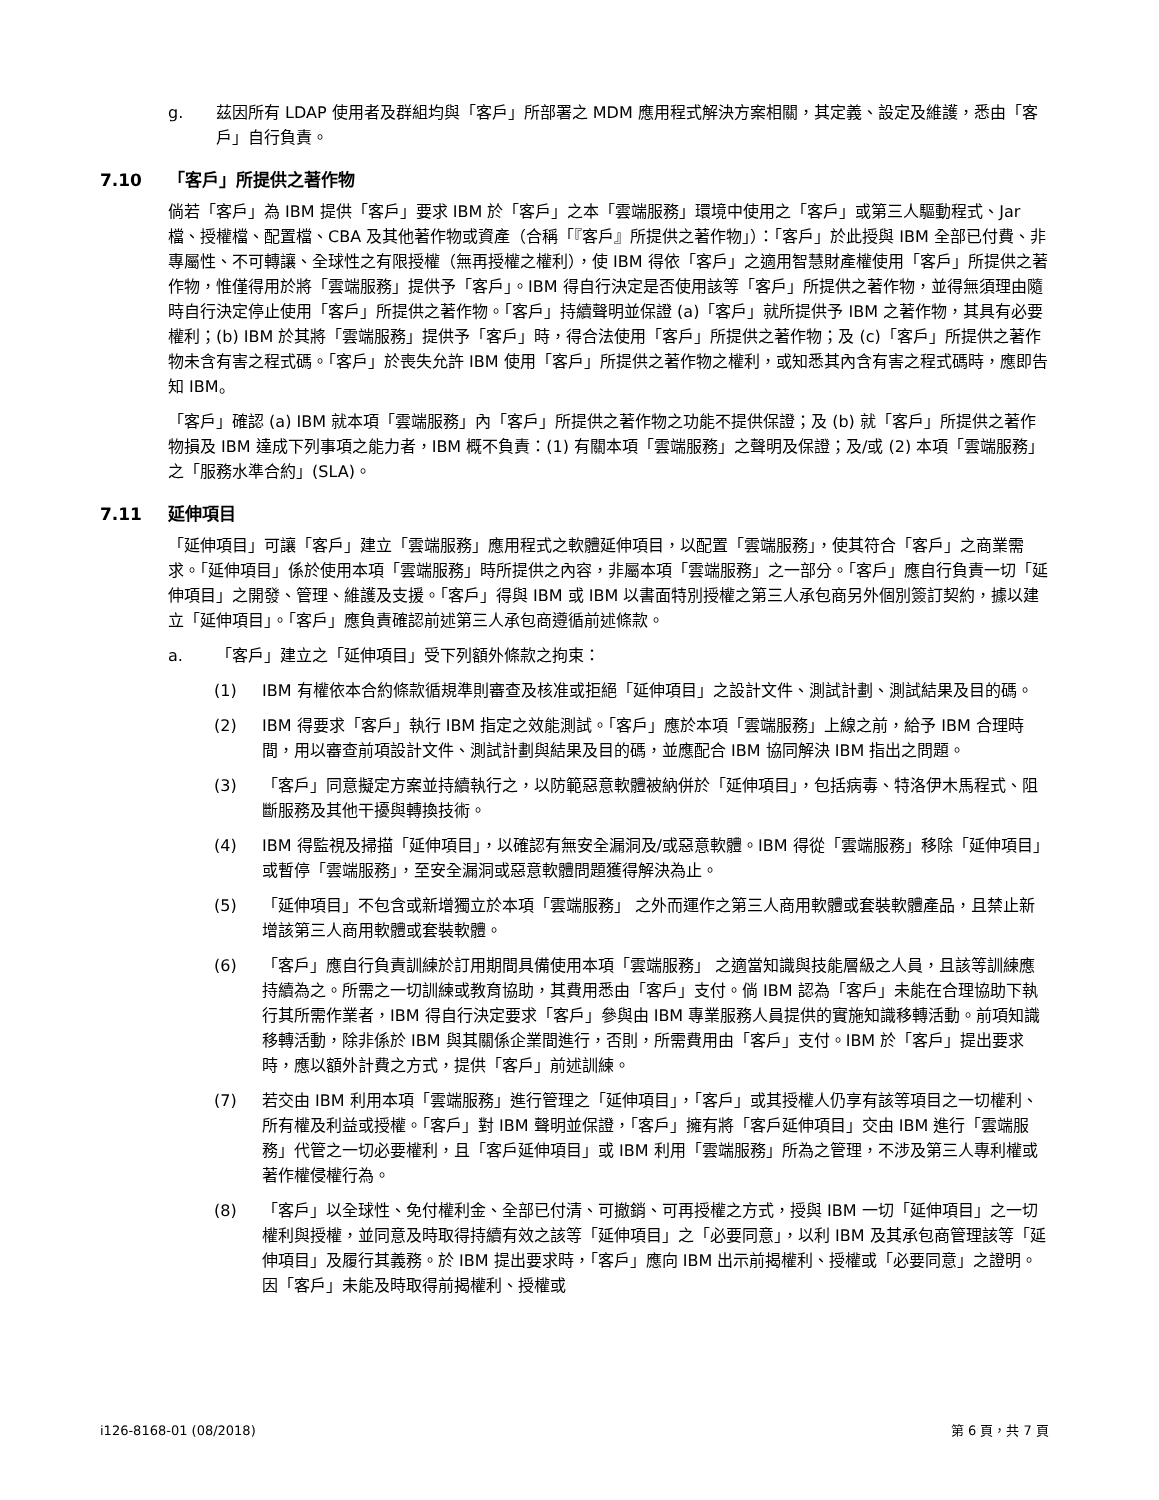g. 茲因所有 LDAP 使用者及群組均與「客戶」所部署之 MDM 應用程式解決方案相關，其定義、設定及維護，悉由「客戶」自行負責。
7.10 「客戶」所提供之著作物
倘若「客戶」為 IBM 提供「客戶」要求 IBM 於「客戶」之本「雲端服務」環境中使用之「客戶」或第三人驅動程式、Jar 檔、授權檔、配置檔、CBA 及其他著作物或資產（合稱「『客戶』所提供之著作物」）：「客戶」於此授與 IBM 全部已付費、非專屬性、不可轉讓、全球性之有限授權（無再授權之權利），使 IBM 得依「客戶」之適用智慧財產權使用「客戶」所提供之著作物，惟僅得用於將「雲端服務」提供予「客戶」。IBM 得自行決定是否使用該等「客戶」所提供之著作物，並得無須理由隨時自行決定停止使用「客戶」所提供之著作物。「客戶」持續聲明並保證 (a)「客戶」就所提供予 IBM 之著作物，其具有必要權利；(b) IBM 於其將「雲端服務」提供予「客戶」時，得合法使用「客戶」所提供之著作物；及 (c)「客戶」所提供之著作物未含有害之程式碼。「客戶」於喪失允許 IBM 使用「客戶」所提供之著作物之權利，或知悉其內含有害之程式碼時，應即告知 IBM。
「客戶」確認 (a) IBM 就本項「雲端服務」內「客戶」所提供之著作物之功能不提供保證；及 (b) 就「客戶」所提供之著作物損及 IBM 達成下列事項之能力者，IBM 概不負責：(1) 有關本項「雲端服務」之聲明及保證；及/或 (2) 本項「雲端服務」之「服務水準合約」(SLA)。
7.11 延伸項目
「延伸項目」可讓「客戶」建立「雲端服務」應用程式之軟體延伸項目，以配置「雲端服務」，使其符合「客戶」之商業需求。「延伸項目」係於使用本項「雲端服務」時所提供之內容，非屬本項「雲端服務」之一部分。「客戶」應自行負責一切「延伸項目」之開發、管理、維護及支援。「客戶」得與 IBM 或 IBM 以書面特別授權之第三人承包商另外個別簽訂契約，據以建立「延伸項目」。「客戶」應負責確認前述第三人承包商遵循前述條款。
a. 「客戶」建立之「延伸項目」受下列額外條款之拘束：
(1) IBM 有權依本合約條款循規準則審查及核准或拒絕「延伸項目」之設計文件、測試計劃、測試結果及目的碼。
(2) IBM 得要求「客戶」執行 IBM 指定之效能測試。「客戶」應於本項「雲端服務」上線之前，給予 IBM 合理時間，用以審查前項設計文件、測試計劃與結果及目的碼，並應配合 IBM 協同解決 IBM 指出之問題。
(3) 「客戶」同意擬定方案並持續執行之，以防範惡意軟體被納併於「延伸項目」，包括病毒、特洛伊木馬程式、阻斷服務及其他干擾與轉換技術。
(4) IBM 得監視及掃描「延伸項目」，以確認有無安全漏洞及/或惡意軟體。IBM 得從「雲端服務」移除「延伸項目」或暫停「雲端服務」，至安全漏洞或惡意軟體問題獲得解決為止。
(5) 「延伸項目」不包含或新增獨立於本項「雲端服務」 之外而運作之第三人商用軟體或套裝軟體產品，且禁止新增該第三人商用軟體或套裝軟體。
(6) 「客戶」應自行負責訓練於訂用期間具備使用本項「雲端服務」 之適當知識與技能層級之人員，且該等訓練應持續為之。所需之一切訓練或教育協助，其費用悉由「客戶」支付。倘 IBM 認為「客戶」未能在合理協助下執行其所需作業者，IBM 得自行決定要求「客戶」參與由 IBM 專業服務人員提供的實施知識移轉活動。前項知識移轉活動，除非係於 IBM 與其關係企業間進行，否則，所需費用由「客戶」支付。IBM 於「客戶」提出要求時，應以額外計費之方式，提供「客戶」前述訓練。
(7) 若交由 IBM 利用本項「雲端服務」進行管理之「延伸項目」，「客戶」或其授權人仍享有該等項目之一切權利、所有權及利益或授權。「客戶」對 IBM 聲明並保證，「客戶」擁有將「客戶延伸項目」交由 IBM 進行「雲端服務」代管之一切必要權利，且「客戶延伸項目」或 IBM 利用「雲端服務」所為之管理，不涉及第三人專利權或著作權侵權行為。
(8) 「客戶」以全球性、免付權利金、全部已付清、可撤銷、可再授權之方式，授與 IBM 一切「延伸項目」之一切權利與授權，並同意及時取得持續有效之該等「延伸項目」之「必要同意」，以利 IBM 及其承包商管理該等「延伸項目」及履行其義務。於 IBM 提出要求時，「客戶」應向 IBM 出示前揭權利、授權或「必要同意」之證明。因「客戶」未能及時取得前揭權利、授權或
i126-8168-01 (08/2018) 第 6 頁，共 7 頁